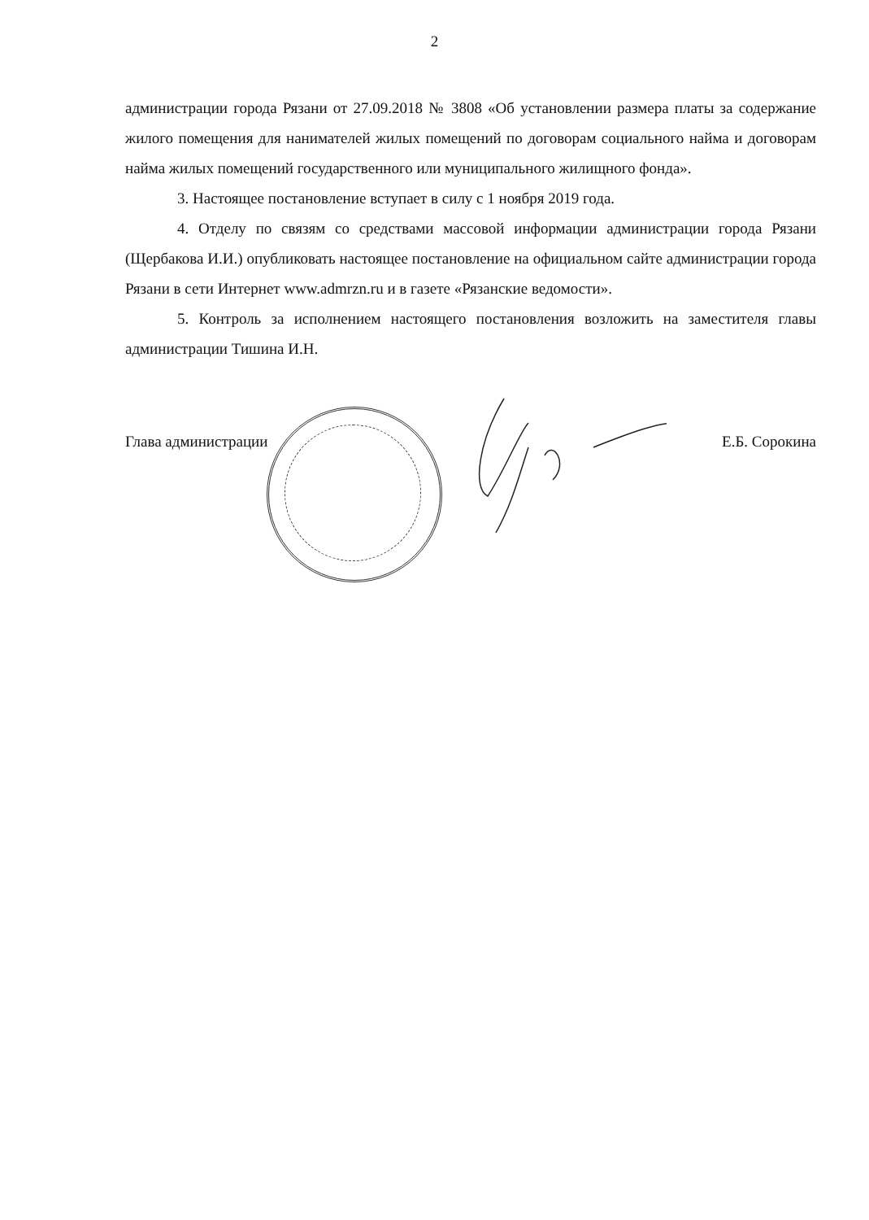2
администрации города Рязани от 27.09.2018 № 3808 «Об установлении размера платы за содержание жилого помещения для нанимателей жилых помещений по договорам социального найма и договорам найма жилых помещений государственного или муниципального жилищного фонда».
3. Настоящее постановление вступает в силу с 1 ноября 2019 года.
4. Отделу по связям со средствами массовой информации администрации города Рязани (Щербакова И.И.) опубликовать настоящее постановление на официальном сайте администрации города Рязани в сети Интернет www.admrzn.ru и в газете «Рязанские ведомости».
5. Контроль за исполнением настоящего постановления возложить на заместителя главы администрации Тишина И.Н.
Глава администрации Е.Б. Сорокина